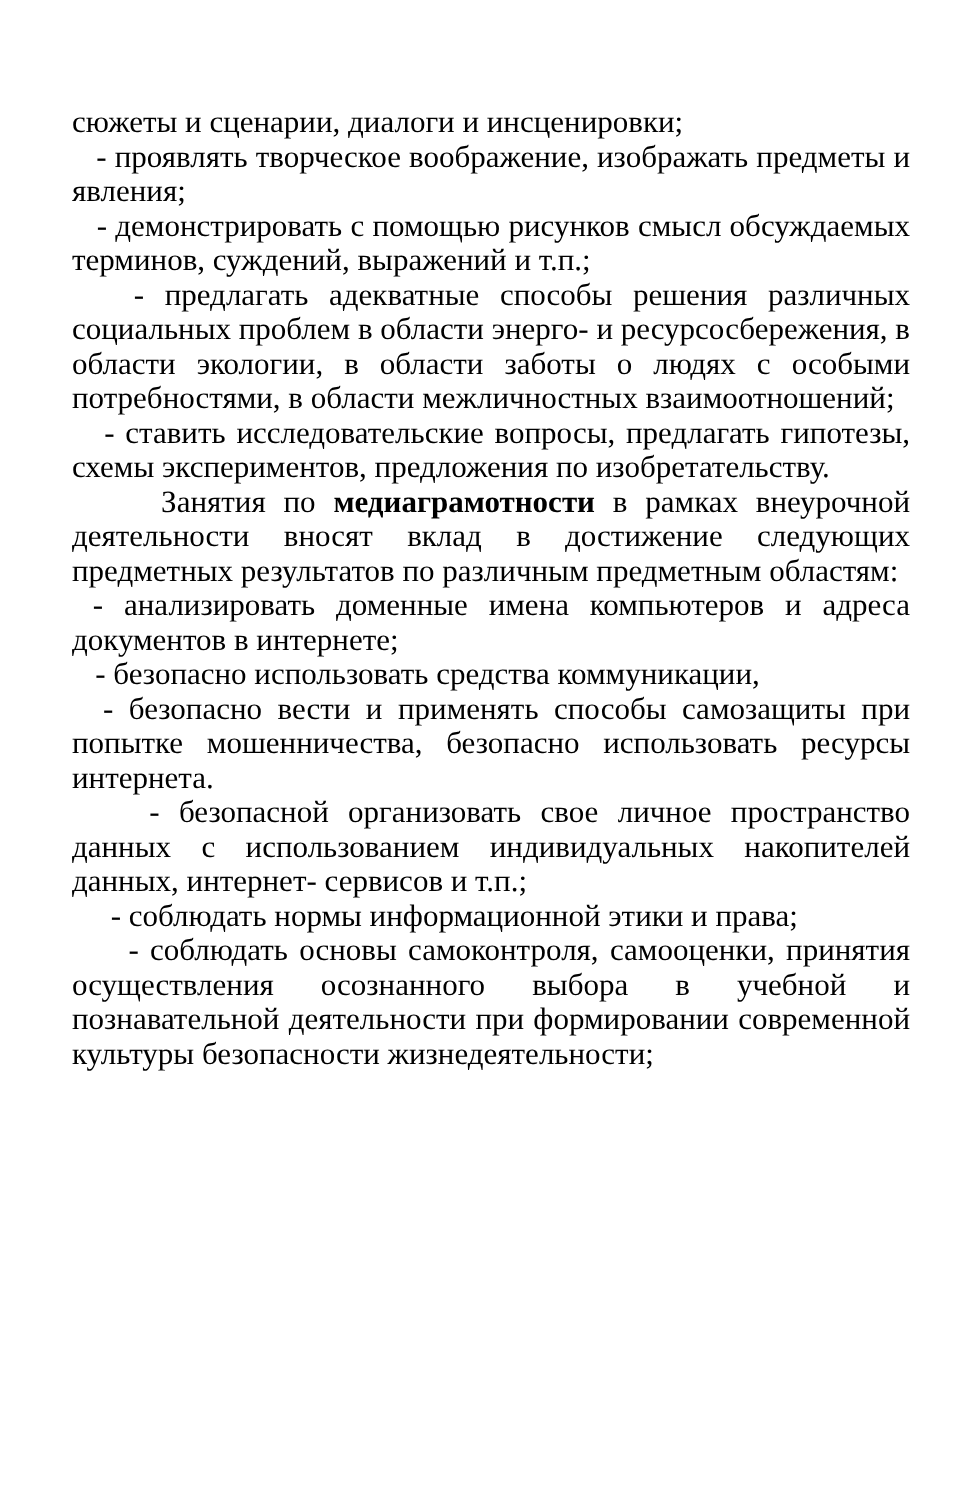сюжеты и сценарии, диалоги и инсценировки;
- проявлять творческое воображение, изображать предметы и явления;
- демонстрировать с помощью рисунков смысл обсуждаемых терминов, суждений, выражений и т.п.;
- предлагать адекватные способы решения различных социальных проблем в области энерго- и ресурсосбережения, в области экологии, в области заботы о людях с особыми потребностями, в области межличностных взаимоотношений;
- ставить исследовательские вопросы, предлагать гипотезы, схемы экспериментов, предложения по изобретательству.
Занятия по медиаграмотности в рамках внеурочной деятельности вносят вклад в достижение следующих предметных результатов по различным предметным областям:
- анализировать доменные имена компьютеров и адреса документов в интернете;
- безопасно использовать средства коммуникации,
- безопасно вести и применять способы самозащиты при попытке мошенничества, безопасно использовать ресурсы интернета.
- безопасной организовать свое личное пространство данных с использованием индивидуальных накопителей данных, интернет- сервисов и т.п.;
- соблюдать нормы информационной этики и права;
- соблюдать основы самоконтроля, самооценки, принятия осуществления осознанного выбора в учебной и познавательной деятельности при формировании современной культуры безопасности жизнедеятельности;